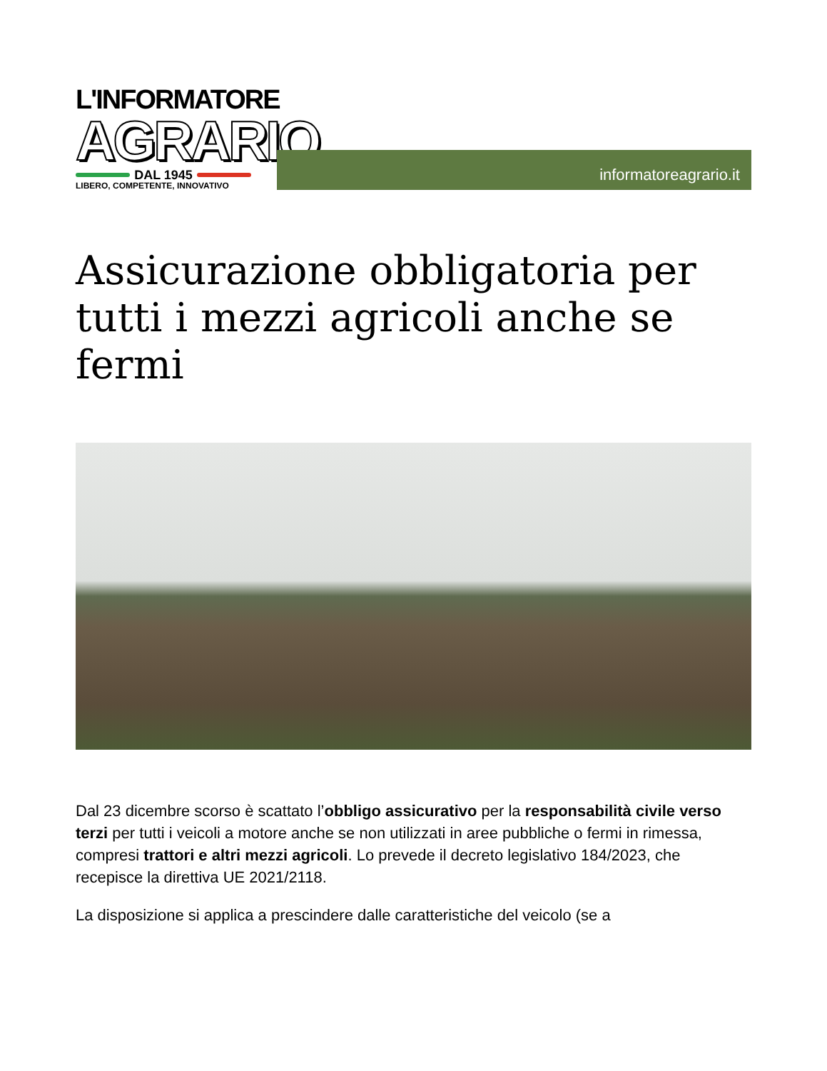L'INFORMATORE
AGRARIO
DAL 1945
LIBERO, COMPETENTE, INNOVATIVO
informatoreagrario.it
Assicurazione obbligatoria per tutti i mezzi agricoli anche se fermi
Dal 23 dicembre scorso è scattato l’obbligo assicurativo per la responsabilità civile verso terzi per tutti i veicoli a motore anche se non utilizzati in aree pubbliche o fermi in rimessa, compresi trattori e altri mezzi agricoli. Lo prevede il decreto legislativo 184/2023, che recepisce la direttiva UE 2021/2118.
La disposizione si applica a prescindere dalle caratteristiche del veicolo (se a